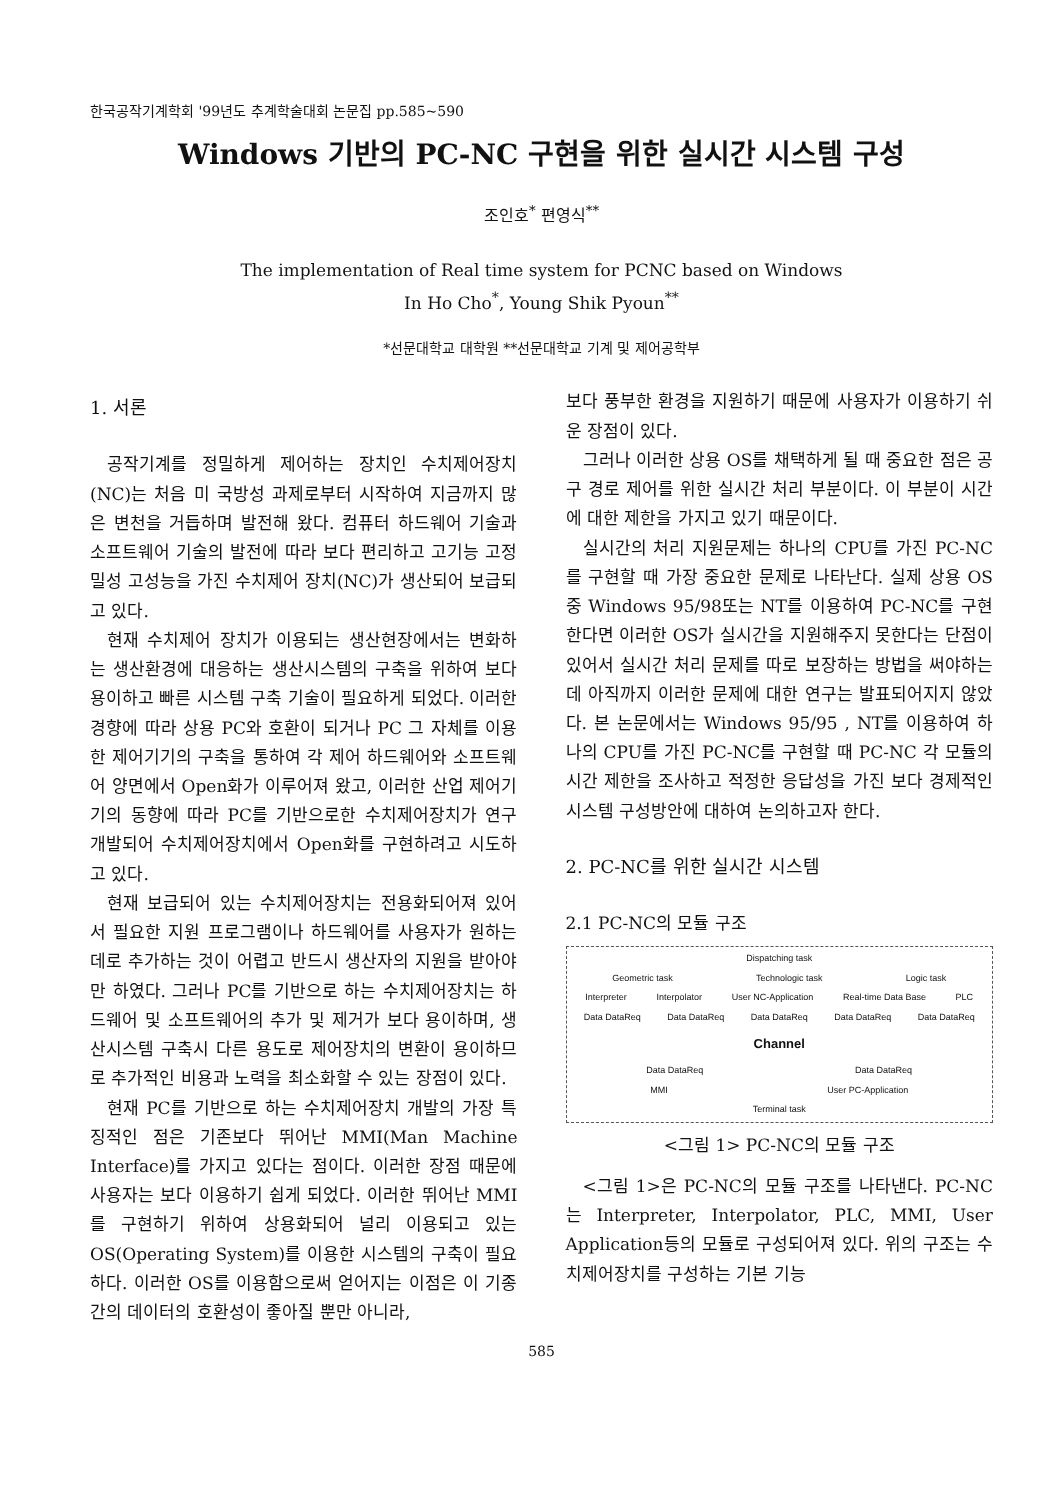한국공작기계학회 '99년도 추계학술대회 논문집 pp.585~590
Windows 기반의 PC-NC 구현을 위한 실시간 시스템 구성
조인호<sup>*</sup> 편영식<sup>**</sup>
The implementation of Real time system for PCNC based on Windows
In Ho Cho<sup>*</sup>, Young Shik Pyoun<sup>**</sup>
*선문대학교 대학원 **선문대학교 기계 및 제어공학부
1. 서론
공작기계를 정밀하게 제어하는 장치인 수치제어장치(NC)는 처음 미 국방성 과제로부터 시작하여 지금까지 많은 변천을 거듭하며 발전해 왔다. 컴퓨터 하드웨어 기술과 소프트웨어 기술의 발전에 따라 보다 편리하고 고기능 고정밀성 고성능을 가진 수치제어 장치(NC)가 생산되어 보급되고 있다.
현재 수치제어 장치가 이용되는 생산현장에서는 변화하는 생산환경에 대응하는 생산시스템의 구축을 위하여 보다 용이하고 빠른 시스템 구축 기술이 필요하게 되었다. 이러한 경향에 따라 상용 PC와 호환이 되거나 PC 그 자체를 이용한 제어기기의 구축을 통하여 각 제어 하드웨어와 소프트웨어 양면에서 Open화가 이루어져 왔고, 이러한 산업 제어기기의 동향에 따라 PC를 기반으로한 수치제어장치가 연구 개발되어 수치제어장치에서 Open화를 구현하려고 시도하고 있다.
현재 보급되어 있는 수치제어장치는 전용화되어져 있어서 필요한 지원 프로그램이나 하드웨어를 사용자가 원하는 데로 추가하는 것이 어렵고 반드시 생산자의 지원을 받아야만 하였다. 그러나 PC를 기반으로 하는 수치제어장치는 하드웨어 및 소프트웨어의 추가 및 제거가 보다 용이하며, 생산시스템 구축시 다른 용도로 제어장치의 변환이 용이하므로 추가적인 비용과 노력을 최소화할 수 있는 장점이 있다.
현재 PC를 기반으로 하는 수치제어장치 개발의 가장 특징적인 점은 기존보다 뛰어난 MMI(Man Machine Interface)를 가지고 있다는 점이다. 이러한 장점 때문에 사용자는 보다 이용하기 쉽게 되었다. 이러한 뛰어난 MMI를 구현하기 위하여 상용화되어 널리 이용되고 있는 OS(Operating System)를 이용한 시스템의 구축이 필요하다. 이러한 OS를 이용함으로써 얻어지는 이점은 이 기종간의 데이터의 호환성이 좋아질 뿐만 아니라,
보다 풍부한 환경을 지원하기 때문에 사용자가 이용하기 쉬운 장점이 있다.
그러나 이러한 상용 OS를 채택하게 될 때 중요한 점은 공구 경로 제어를 위한 실시간 처리 부분이다. 이 부분이 시간에 대한 제한을 가지고 있기 때문이다.
실시간의 처리 지원문제는 하나의 CPU를 가진 PC-NC를 구현할 때 가장 중요한 문제로 나타난다. 실제 상용 OS중 Windows 95/98또는 NT를 이용하여 PC-NC를 구현한다면 이러한 OS가 실시간을 지원해주지 못한다는 단점이 있어서 실시간 처리 문제를 따로 보장하는 방법을 써야하는데 아직까지 이러한 문제에 대한 연구는 발표되어지지 않았다. 본 논문에서는 Windows 95/95 , NT를 이용하여 하나의 CPU를 가진 PC-NC를 구현할 때 PC-NC 각 모듈의 시간 제한을 조사하고 적정한 응답성을 가진 보다 경제적인 시스템 구성방안에 대하여 논의하고자 한다.
2. PC-NC를 위한 실시간 시스템
2.1 PC-NC의 모듈 구조
Dispatching task
Geometric task Technologic task Logic task
Interpreter Interpolator User NC-Application Real-time Data Base PLC
Data DataReq Data DataReq Data DataReq Data DataReq Data DataReq
Channel
Data DataReq Data DataReq
MMI User PC-Application
Terminal task
<그림 1> PC-NC의 모듈 구조
<그림 1>은 PC-NC의 모듈 구조를 나타낸다. PC-NC는 Interpreter, Interpolator, PLC, MMI, User Application등의 모듈로 구성되어져 있다. 위의 구조는 수치제어장치를 구성하는 기본 기능
585